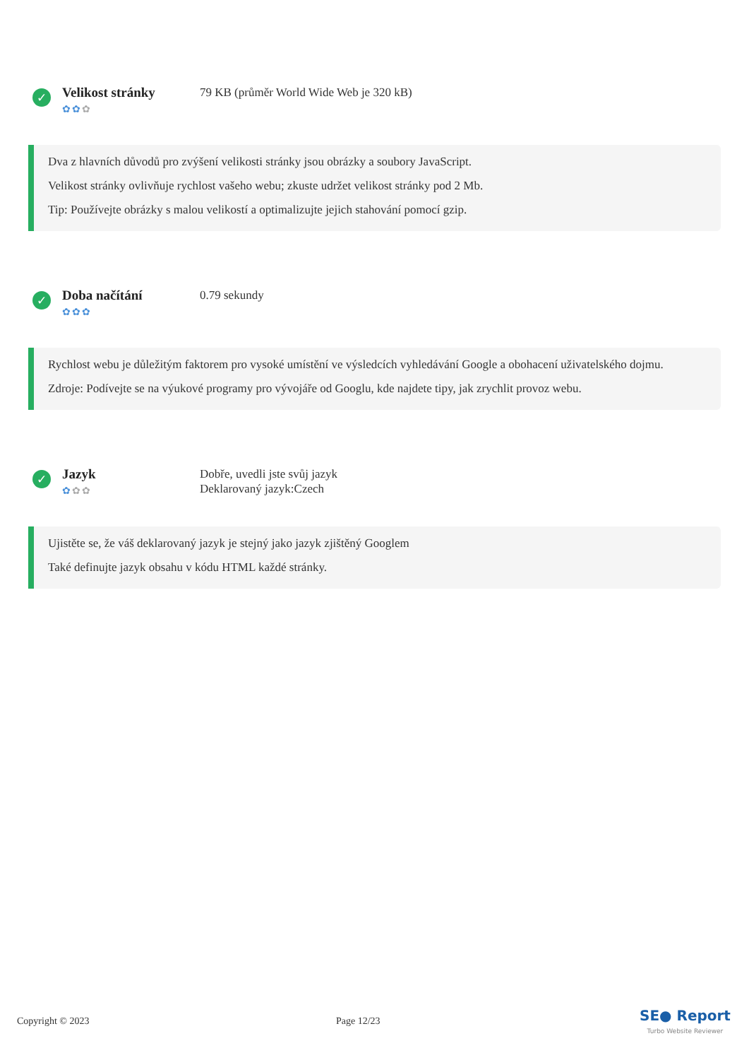✓
Velikost stránky
✿✿✿
79 KB (průměr World Wide Web je 320 kB)
Dva z hlavních důvodů pro zvýšení velikosti stránky jsou obrázky a soubory JavaScript.
Velikost stránky ovlivňuje rychlost vašeho webu; zkuste udržet velikost stránky pod 2 Mb.
Tip: Používejte obrázky s malou velikostí a optimalizujte jejich stahování pomocí gzip.
✓
Doba načítání
✿✿✿
0.79 sekundy
Rychlost webu je důležitým faktorem pro vysoké umístění ve výsledcích vyhledávání Google a obohacení uživatelského dojmu.
Zdroje: Podívejte se na výukové programy pro vývojáře od Googlu, kde najdete tipy, jak zrychlit provoz webu.
✓
Jazyk
✿✿✿
Dobře, uvedli jste svůj jazyk
Deklarovaný jazyk:Czech
Ujistěte se, že váš deklarovaný jazyk je stejný jako jazyk zjištěný Googlem
Také definujte jazyk obsahu v kódu HTML každé stránky.
Copyright © 2023 Page 12/23
SE● Report
Turbo Website Reviewer